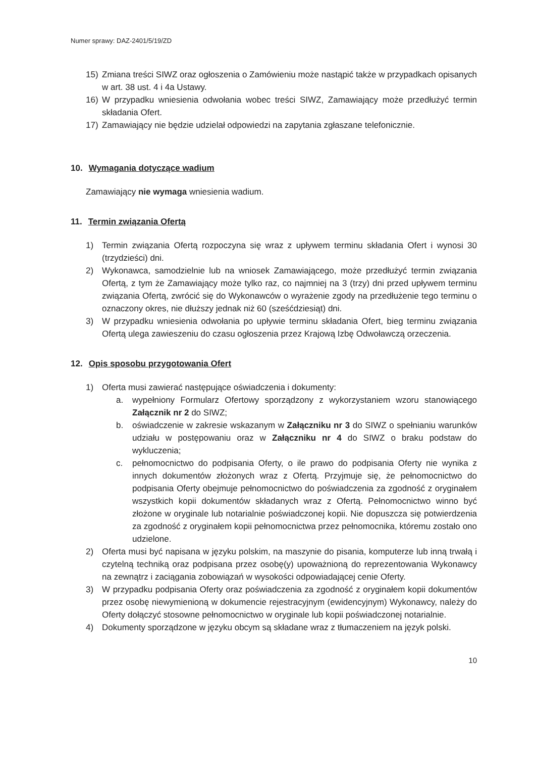Numer sprawy: DAZ-2401/5/19/ZD
15) Zmiana treści SIWZ oraz ogłoszenia o Zamówieniu może nastąpić także w przypadkach opisanych w art. 38 ust. 4 i 4a Ustawy.
16) W przypadku wniesienia odwołania wobec treści SIWZ, Zamawiający może przedłużyć termin składania Ofert.
17) Zamawiający nie będzie udzielał odpowiedzi na zapytania zgłaszane telefonicznie.
10. Wymagania dotyczące wadium
Zamawiający nie wymaga wniesienia wadium.
11. Termin związania Ofertą
1) Termin związania Ofertą rozpoczyna się wraz z upływem terminu składania Ofert i wynosi 30 (trzydzieści) dni.
2) Wykonawca, samodzielnie lub na wniosek Zamawiającego, może przedłużyć termin związania Ofertą, z tym że Zamawiający może tylko raz, co najmniej na 3 (trzy) dni przed upływem terminu związania Ofertą, zwrócić się do Wykonawców o wyrażenie zgody na przedłużenie tego terminu o oznaczony okres, nie dłuższy jednak niż 60 (sześćdziesiąt) dni.
3) W przypadku wniesienia odwołania po upływie terminu składania Ofert, bieg terminu związania Ofertą ulega zawieszeniu do czasu ogłoszenia przez Krajową Izbę Odwoławczą orzeczenia.
12. Opis sposobu przygotowania Ofert
1) Oferta musi zawierać następujące oświadczenia i dokumenty:
a. wypełniony Formularz Ofertowy sporządzony z wykorzystaniem wzoru stanowiącego Załącznik nr 2 do SIWZ;
b. oświadczenie w zakresie wskazanym w Załączniku nr 3 do SIWZ o spełnianiu warunków udziału w postępowaniu oraz w Załączniku nr 4 do SIWZ o braku podstaw do wykluczenia;
c. pełnomocnictwo do podpisania Oferty, o ile prawo do podpisania Oferty nie wynika z innych dokumentów złożonych wraz z Ofertą. Przyjmuje się, że pełnomocnictwo do podpisania Oferty obejmuje pełnomocnictwo do poświadczenia za zgodność z oryginałem wszystkich kopii dokumentów składanych wraz z Ofertą. Pełnomocnictwo winno być złożone w oryginale lub notarialnie poświadczonej kopii. Nie dopuszcza się potwierdzenia za zgodność z oryginałem kopii pełnomocnictwa przez pełnomocnika, któremu zostało ono udzielone.
2) Oferta musi być napisana w języku polskim, na maszynie do pisania, komputerze lub inną trwałą i czytelną techniką oraz podpisana przez osobę(y) upoważnioną do reprezentowania Wykonawcy na zewnątrz i zaciągania zobowiązań w wysokości odpowiadającej cenie Oferty.
3) W przypadku podpisania Oferty oraz poświadczenia za zgodność z oryginałem kopii dokumentów przez osobę niewymienioną w dokumencie rejestracyjnym (ewidencyjnym) Wykonawcy, należy do Oferty dołączyć stosowne pełnomocnictwo w oryginale lub kopii poświadczonej notarialnie.
4) Dokumenty sporządzone w języku obcym są składane wraz z tłumaczeniem na język polski.
10